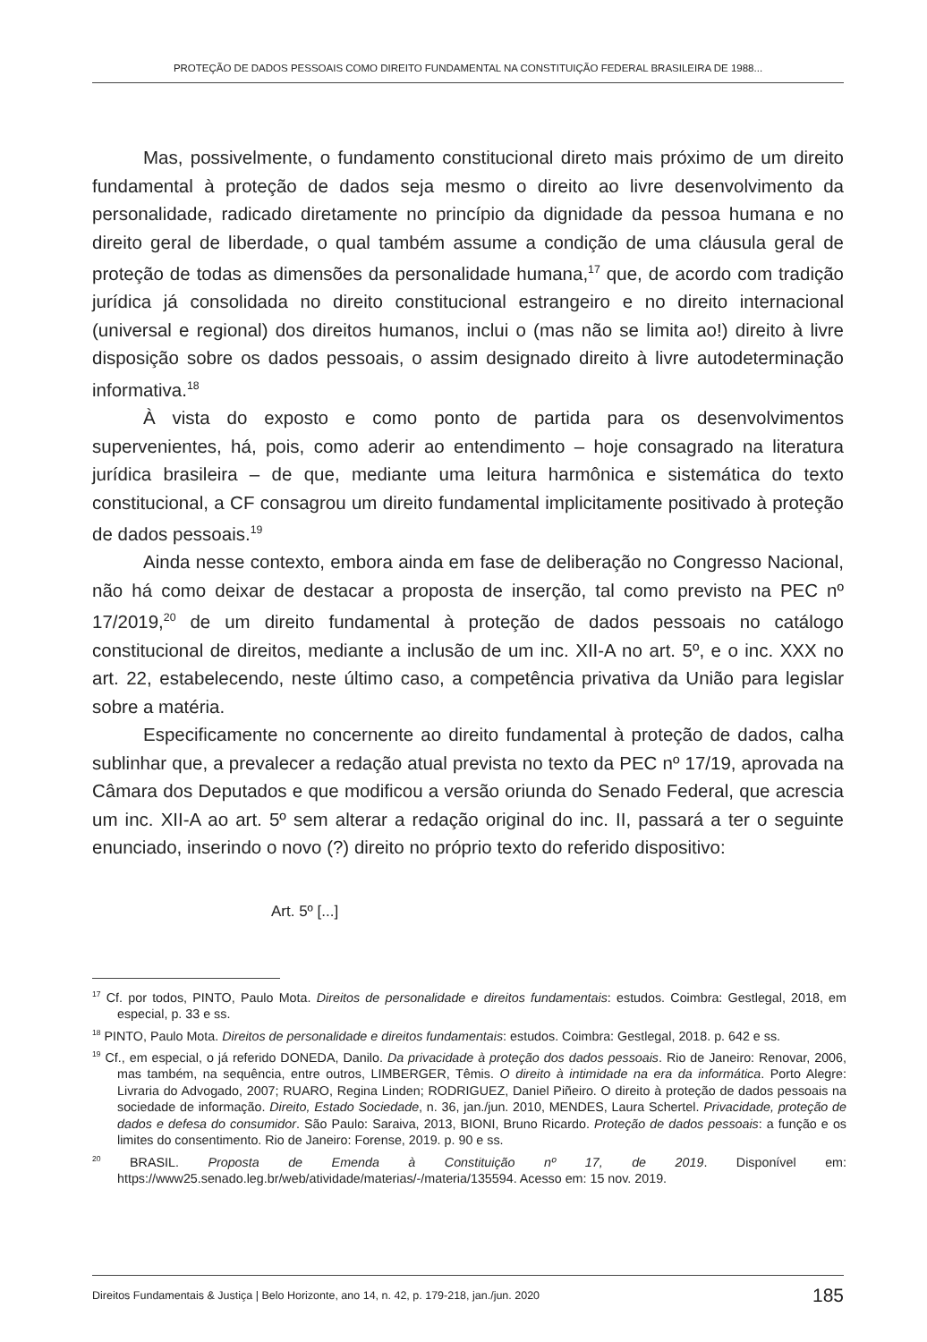PROTEÇÃO DE DADOS PESSOAIS COMO DIREITO FUNDAMENTAL NA CONSTITUIÇÃO FEDERAL BRASILEIRA DE 1988...
Mas, possivelmente, o fundamento constitucional direto mais próximo de um direito fundamental à proteção de dados seja mesmo o direito ao livre desenvolvimento da personalidade, radicado diretamente no princípio da dignidade da pessoa humana e no direito geral de liberdade, o qual também assume a condição de uma cláusula geral de proteção de todas as dimensões da personalidade humana,<sup>17</sup> que, de acordo com tradição jurídica já consolidada no direito constitucional estrangeiro e no direito internacional (universal e regional) dos direitos humanos, inclui o (mas não se limita ao!) direito à livre disposição sobre os dados pessoais, o assim designado direito à livre autodeterminação informativa.<sup>18</sup>
À vista do exposto e como ponto de partida para os desenvolvimentos supervenientes, há, pois, como aderir ao entendimento – hoje consagrado na literatura jurídica brasileira – de que, mediante uma leitura harmônica e sistemática do texto constitucional, a CF consagrou um direito fundamental implicitamente positivado à proteção de dados pessoais.<sup>19</sup>
Ainda nesse contexto, embora ainda em fase de deliberação no Congresso Nacional, não há como deixar de destacar a proposta de inserção, tal como previsto na PEC nº 17/2019,<sup>20</sup> de um direito fundamental à proteção de dados pessoais no catálogo constitucional de direitos, mediante a inclusão de um inc. XII-A no art. 5º, e o inc. XXX no art. 22, estabelecendo, neste último caso, a competência privativa da União para legislar sobre a matéria.
Especificamente no concernente ao direito fundamental à proteção de dados, calha sublinhar que, a prevalecer a redação atual prevista no texto da PEC nº 17/19, aprovada na Câmara dos Deputados e que modificou a versão oriunda do Senado Federal, que acrescia um inc. XII-A ao art. 5º sem alterar a redação original do inc. II, passará a ter o seguinte enunciado, inserindo o novo (?) direito no próprio texto do referido dispositivo:
Art. 5º [...]
<sup>17</sup> Cf. por todos, PINTO, Paulo Mota. Direitos de personalidade e direitos fundamentais: estudos. Coimbra: Gestlegal, 2018, em especial, p. 33 e ss.
<sup>18</sup> PINTO, Paulo Mota. Direitos de personalidade e direitos fundamentais: estudos. Coimbra: Gestlegal, 2018. p. 642 e ss.
<sup>19</sup> Cf., em especial, o já referido DONEDA, Danilo. Da privacidade à proteção dos dados pessoais. Rio de Janeiro: Renovar, 2006, mas também, na sequência, entre outros, LIMBERGER, Têmis. O direito à intimidade na era da informática. Porto Alegre: Livraria do Advogado, 2007; RUARO, Regina Linden; RODRIGUEZ, Daniel Piñeiro. O direito à proteção de dados pessoais na sociedade de informação. Direito, Estado Sociedade, n. 36, jan./jun. 2010, MENDES, Laura Schertel. Privacidade, proteção de dados e defesa do consumidor. São Paulo: Saraiva, 2013, BIONI, Bruno Ricardo. Proteção de dados pessoais: a função e os limites do consentimento. Rio de Janeiro: Forense, 2019. p. 90 e ss.
<sup>20</sup> BRASIL. Proposta de Emenda à Constituição nº 17, de 2019. Disponível em: https://www25.senado.leg.br/web/atividade/materias/-/materia/135594. Acesso em: 15 nov. 2019.
Direitos Fundamentais & Justiça | Belo Horizonte, ano 14, n. 42, p. 179-218, jan./jun. 2020 185